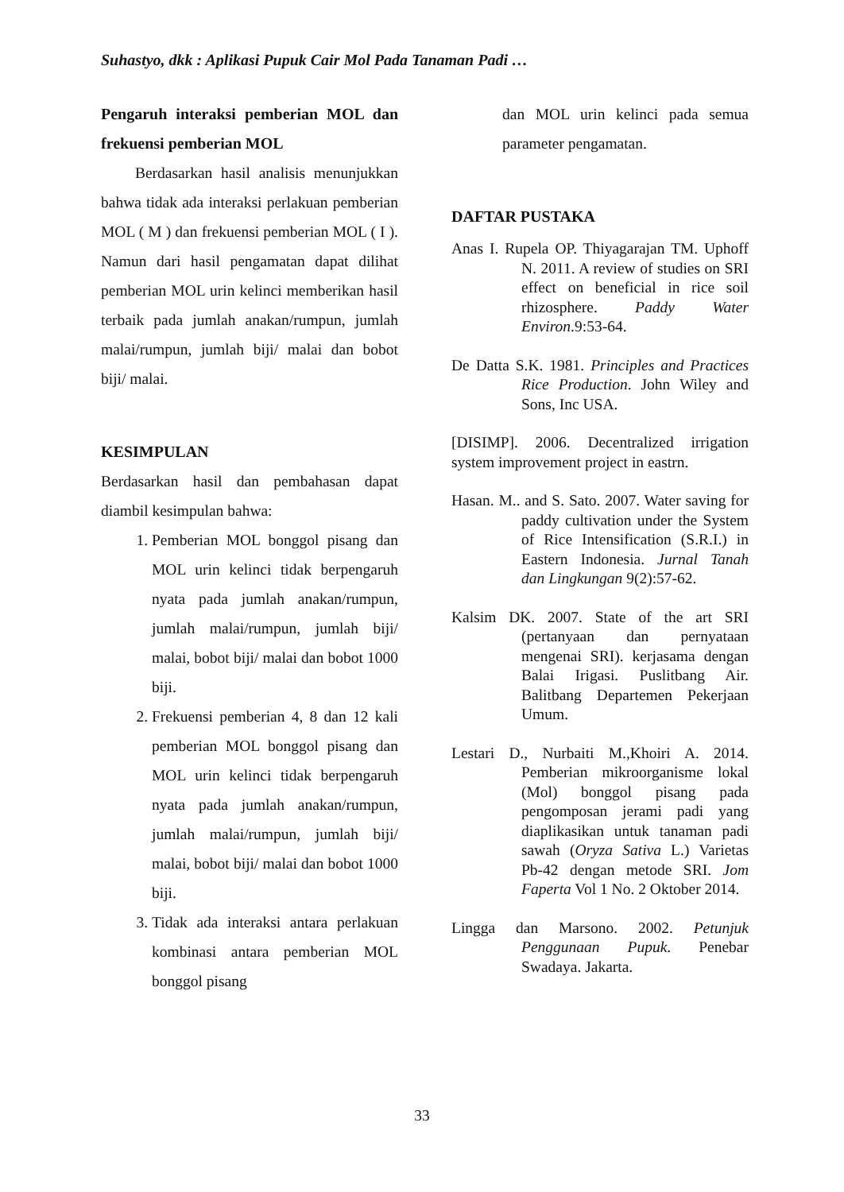Suhastyo, dkk : Aplikasi Pupuk Cair Mol Pada Tanaman Padi …
Pengaruh interaksi pemberian MOL dan frekuensi pemberian MOL
Berdasarkan hasil analisis menunjukkan bahwa tidak ada interaksi perlakuan pemberian MOL ( M ) dan frekuensi pemberian MOL ( I ). Namun dari hasil pengamatan dapat dilihat pemberian MOL urin kelinci memberikan hasil terbaik pada jumlah anakan/rumpun, jumlah malai/rumpun, jumlah biji/ malai dan bobot biji/ malai.
KESIMPULAN
Berdasarkan hasil dan pembahasan dapat diambil kesimpulan bahwa:
1. Pemberian MOL bonggol pisang dan MOL urin kelinci tidak berpengaruh nyata pada jumlah anakan/rumpun, jumlah malai/rumpun, jumlah biji/ malai, bobot biji/ malai dan bobot 1000 biji.
2. Frekuensi pemberian 4, 8 dan 12 kali pemberian MOL bonggol pisang dan MOL urin kelinci tidak berpengaruh nyata pada jumlah anakan/rumpun, jumlah malai/rumpun, jumlah biji/ malai, bobot biji/ malai dan bobot 1000 biji.
3. Tidak ada interaksi antara perlakuan kombinasi antara pemberian MOL bonggol pisang
dan MOL urin kelinci pada semua parameter pengamatan.
DAFTAR PUSTAKA
Anas I. Rupela OP. Thiyagarajan TM. Uphoff N. 2011. A review of studies on SRI effect on beneficial in rice soil rhizosphere. Paddy Water Environ.9:53-64.
De Datta S.K. 1981. Principles and Practices Rice Production. John Wiley and Sons, Inc USA.
[DISIMP]. 2006. Decentralized irrigation system improvement project in eastrn.
Hasan. M.. and S. Sato. 2007. Water saving for paddy cultivation under the System of Rice Intensification (S.R.I.) in Eastern Indonesia. Jurnal Tanah dan Lingkungan 9(2):57-62.
Kalsim DK. 2007. State of the art SRI (pertanyaan dan pernyataan mengenai SRI). kerjasama dengan Balai Irigasi. Puslitbang Air. Balitbang Departemen Pekerjaan Umum.
Lestari D., Nurbaiti M.,Khoiri A. 2014. Pemberian mikroorganisme lokal (Mol) bonggol pisang pada pengomposan jerami padi yang diaplikasikan untuk tanaman padi sawah (Oryza Sativa L.) Varietas Pb-42 dengan metode SRI. Jom Faperta Vol 1 No. 2 Oktober 2014.
Lingga dan Marsono. 2002. Petunjuk Penggunaan Pupuk. Penebar Swadaya. Jakarta.
33